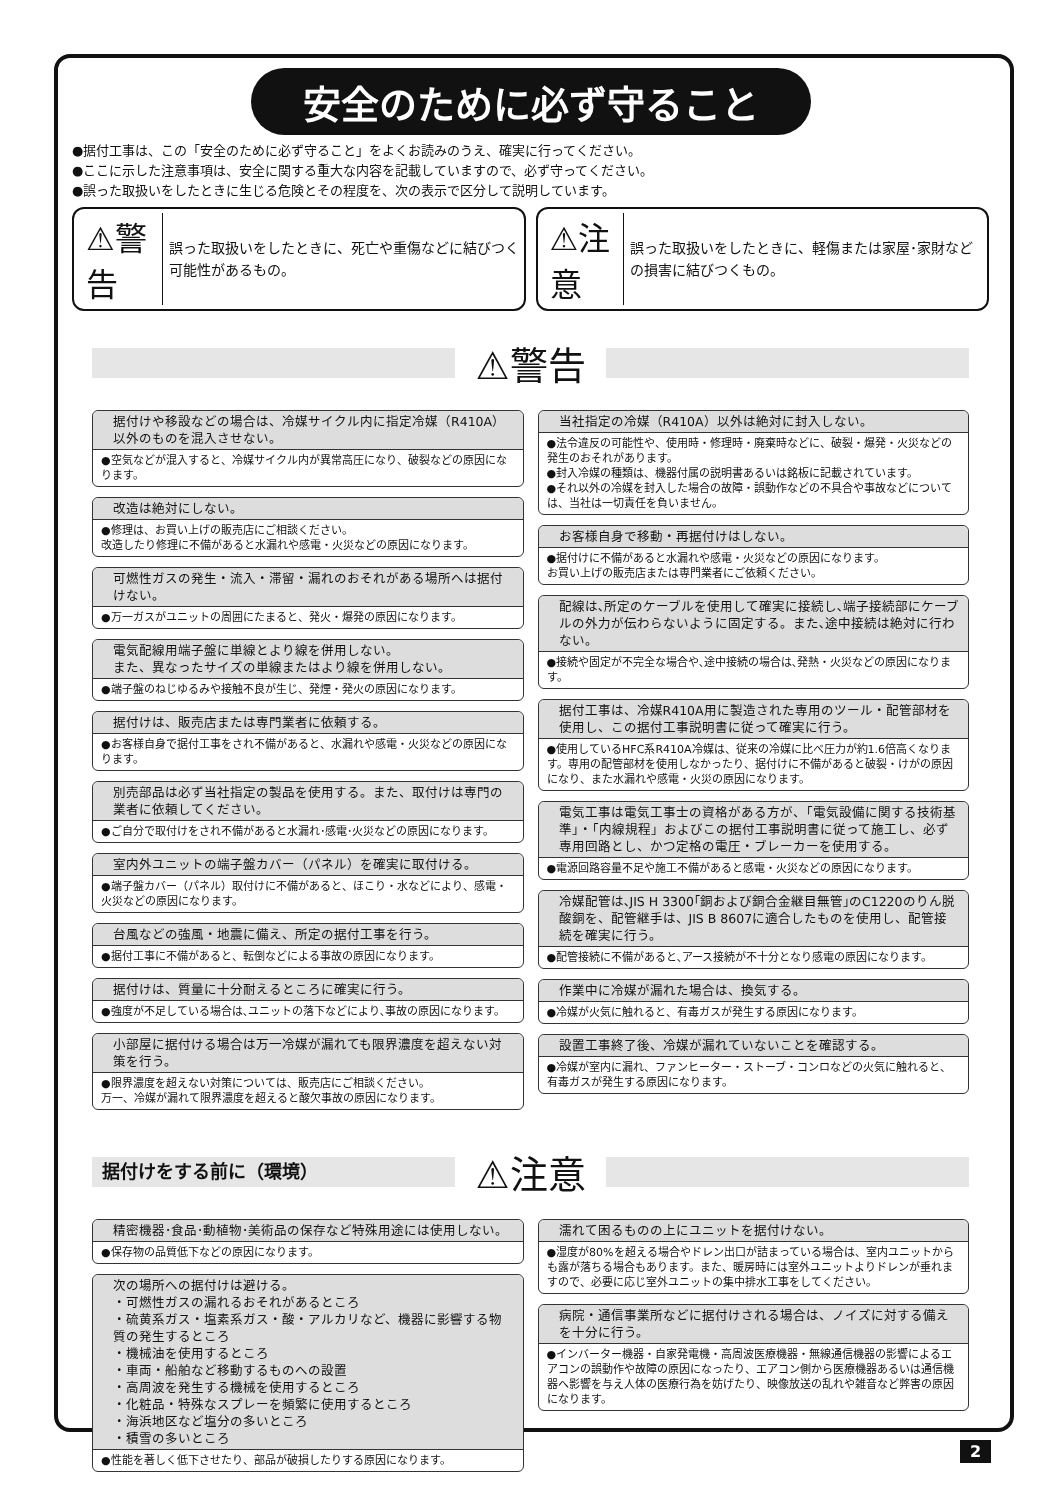安全のために必ず守ること
●据付工事は、この「安全のために必ず守ること」をよくお読みのうえ、確実に行ってください。
●ここに示した注意事項は、安全に関する重大な内容を記載していますので、必ず守ってください。
●誤った取扱いをしたときに生じる危険とその程度を、次の表示で区分して説明しています。
⚠警告 誤った取扱いをしたときに、死亡や重傷などに結びつく可能性があるもの。
⚠注意 誤った取扱いをしたときに、軽傷または家屋･家財などの損害に結びつくもの。
⚠警告
据付けや移設などの場合は、冷媒サイクル内に指定冷媒（R410A）以外のものを混入させない。
●空気などが混入すると、冷媒サイクル内が異常高圧になり、破裂などの原因になります。
改造は絶対にしない。
●修理は、お買い上げの販売店にご相談ください。
改造したり修理に不備があると水漏れや感電・火災などの原因になります。
可燃性ガスの発生・流入・滞留・漏れのおそれがある場所へは据付けない。
●万一ガスがユニットの周囲にたまると、発火・爆発の原因になります。
電気配線用端子盤に単線とより線を併用しない。
また、異なったサイズの単線またはより線を併用しない。
●端子盤のねじゆるみや接触不良が生じ、発煙・発火の原因になります。
据付けは、販売店または専門業者に依頼する。
●お客様自身で据付工事をされ不備があると、水漏れや感電・火災などの原因になります。
別売部品は必ず当社指定の製品を使用する。また、取付けは専門の業者に依頼してください。
●ご自分で取付けをされ不備があると水漏れ･感電･火災などの原因になります。
室内外ユニットの端子盤カバー（パネル）を確実に取付ける。
●端子盤カバー（パネル）取付けに不備があると、ほこり・水などにより、感電・火災などの原因になります。
台風などの強風・地震に備え、所定の据付工事を行う。
●据付工事に不備があると、転倒などによる事故の原因になります。
据付けは、質量に十分耐えるところに確実に行う。
●強度が不足している場合は､ユニットの落下などにより､事故の原因になります。
小部屋に据付ける場合は万一冷媒が漏れても限界濃度を超えない対策を行う。
●限界濃度を超えない対策については、販売店にご相談ください。
万一、冷媒が漏れて限界濃度を超えると酸欠事故の原因になります。
当社指定の冷媒（R410A）以外は絶対に封入しない。
●法令違反の可能性や、使用時・修理時・廃棄時などに、破裂・爆発・火災などの発生のおそれがあります。
●封入冷媒の種類は、機器付属の説明書あるいは銘板に記載されています。
●それ以外の冷媒を封入した場合の故障・誤動作などの不具合や事故などについては、当社は一切責任を負いません。
お客様自身で移動・再据付けはしない。
●据付けに不備があると水漏れや感電・火災などの原因になります。
お買い上げの販売店または専門業者にご依頼ください。
配線は､所定のケーブルを使用して確実に接続し､端子接続部にケーブルの外力が伝わらないように固定する。また､途中接続は絶対に行わない。
●接続や固定が不完全な場合や､途中接続の場合は､発熱・火災などの原因になります。
据付工事は、冷媒R410A用に製造された専用のツール・配管部材を使用し、この据付工事説明書に従って確実に行う。
●使用しているHFC系R410A冷媒は、従来の冷媒に比べ圧力が約1.6倍高くなります。専用の配管部材を使用しなかったり、据付けに不備があると破裂・けがの原因になり、また水漏れや感電・火災の原因になります。
電気工事は電気工事士の資格がある方が、「電気設備に関する技術基準」・「内線規程」およびこの据付工事説明書に従って施工し、必ず専用回路とし、かつ定格の電圧・ブレーカーを使用する。
●電源回路容量不足や施工不備があると感電・火災などの原因になります。
冷媒配管は､JIS H 3300｢銅および銅合金継目無管｣のC1220のりん脱酸銅を、配管継手は、JIS B 8607に適合したものを使用し、配管接続を確実に行う。
●配管接続に不備があると､アース接続が不十分となり感電の原因になります。
作業中に冷媒が漏れた場合は、換気する。
●冷媒が火気に触れると、有毒ガスが発生する原因になります。
設置工事終了後、冷媒が漏れていないことを確認する。
●冷媒が室内に漏れ、ファンヒーター・ストーブ・コンロなどの火気に触れると、有毒ガスが発生する原因になります。
据付けをする前に（環境）
⚠注意
精密機器･食品･動植物･美術品の保存など特殊用途には使用しない。
●保存物の品質低下などの原因になります。
次の場所への据付けは避ける。
・可燃性ガスの漏れるおそれがあるところ
・硫黄系ガス・塩素系ガス・酸・アルカリなど、機器に影響する物質の発生するところ
・機械油を使用するところ
・車両・船舶など移動するものへの設置
・高周波を発生する機械を使用するところ
・化粧品・特殊なスプレーを頻繁に使用するところ
・海浜地区など塩分の多いところ
・積雪の多いところ
●性能を著しく低下させたり、部品が破損したりする原因になります。
濡れて困るものの上にユニットを据付けない。
●湿度が80%を超える場合やドレン出口が詰まっている場合は、室内ユニットからも露が落ちる場合もあります。また、暖房時には室外ユニットよりドレンが垂れますので、必要に応じ室外ユニットの集中排水工事をしてください。
病院・通信事業所などに据付けされる場合は、ノイズに対する備えを十分に行う。
●インバーター機器・自家発電機・高周波医療機器・無線通信機器の影響によるエアコンの誤動作や故障の原因になったり、エアコン側から医療機器あるいは通信機器へ影響を与え人体の医療行為を妨げたり、映像放送の乱れや雑音など弊害の原因になります。
2